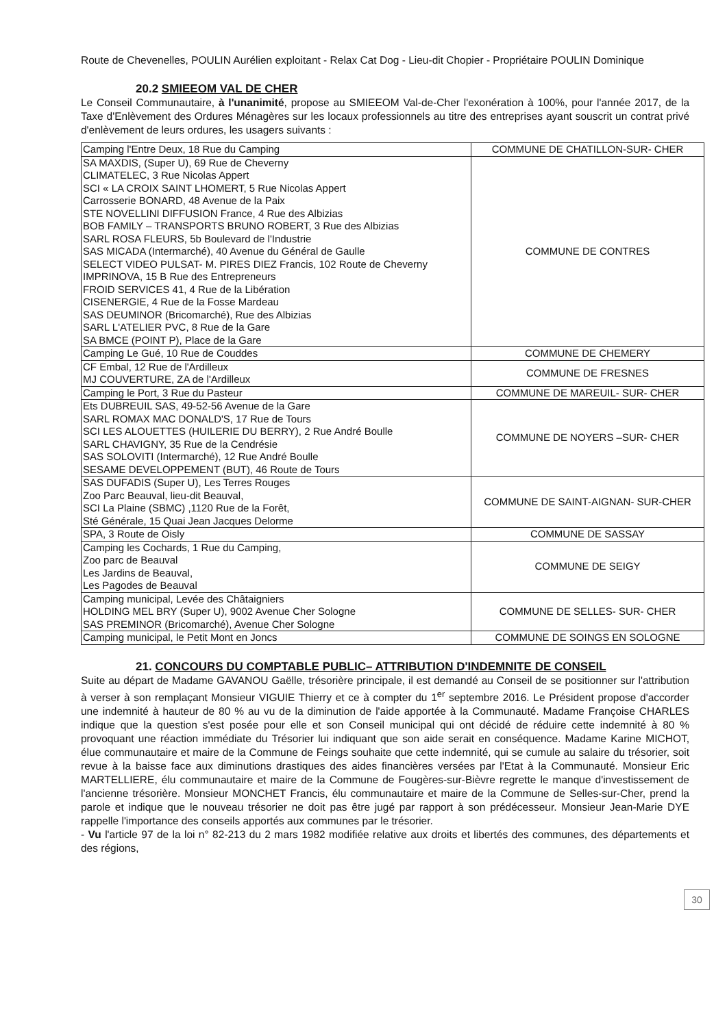Route de Chevenelles, POULIN Aurélien exploitant - Relax Cat Dog - Lieu-dit Chopier - Propriétaire POULIN Dominique
20.2 SMIEEOM VAL DE CHER
Le Conseil Communautaire, à l'unanimité, propose au SMIEEOM Val-de-Cher l'exonération à 100%, pour l'année 2017, de la Taxe d'Enlèvement des Ordures Ménagères sur les locaux professionnels au titre des entreprises ayant souscrit un contrat privé d'enlèvement de leurs ordures, les usagers suivants :
| Camping l'Entre Deux, 18 Rue du Camping | COMMUNE DE CHATILLON-SUR- CHER |
| SA MAXDIS, (Super U), 69 Rue de Cheverny CLIMATELEC, 3 Rue Nicolas Appert SCI « LA CROIX SAINT LHOMERT, 5 Rue Nicolas Appert Carrosserie BONARD, 48 Avenue de la Paix STE NOVELLINI DIFFUSION France, 4 Rue des Albizias BOB FAMILY – TRANSPORTS BRUNO ROBERT, 3 Rue des Albizias SARL ROSA FLEURS, 5b Boulevard de l'Industrie SAS MICADA (Intermarché), 40 Avenue du Général de Gaulle SELECT VIDEO PULSAT- M. PIRES DIEZ Francis, 102 Route de Cheverny IMPRINOVA, 15 B Rue des Entrepreneurs FROID SERVICES 41, 4 Rue de la Libération CISENERGIE, 4 Rue de la Fosse Mardeau SAS DEUMINOR (Bricomarché), Rue des Albizias SARL L'ATELIER PVC, 8 Rue de la Gare SA BMCE (POINT P), Place de la Gare | COMMUNE DE CONTRES |
| Camping Le Gué, 10 Rue de Couddes | COMMUNE DE CHEMERY |
| CF Embal, 12 Rue de l'Ardilleux MJ COUVERTURE, ZA de l'Ardilleux | COMMUNE DE FRESNES |
| Camping le Port, 3 Rue du Pasteur | COMMUNE DE MAREUIL- SUR- CHER |
| Ets DUBREUIL SAS, 49-52-56 Avenue de la Gare SARL ROMAX MAC DONALD'S, 17 Rue de Tours SCI LES ALOUETTES (HUILERIE DU BERRY), 2 Rue André Boulle SARL CHAVIGNY, 35 Rue de la Cendrésie SAS SOLOVITI (Intermarché), 12 Rue André Boulle SESAME DEVELOPPEMENT (BUT), 46 Route de Tours | COMMUNE DE NOYERS –SUR- CHER |
| SAS DUFADIS (Super U), Les Terres Rouges Zoo Parc Beauval, lieu-dit Beauval, SCI La Plaine (SBMC) ,1120 Rue de la Forêt, Sté Générale, 15 Quai Jean Jacques Delorme | COMMUNE DE SAINT-AIGNAN- SUR-CHER |
| SPA, 3 Route de Oisly | COMMUNE DE SASSAY |
| Camping les Cochards, 1 Rue du Camping, Zoo parc de Beauval Les Jardins de Beauval, Les Pagodes de Beauval | COMMUNE DE SEIGY |
| Camping municipal, Levée des Châtaigniers HOLDING MEL BRY (Super U), 9002 Avenue Cher Sologne SAS PREMINOR (Bricomarché), Avenue Cher Sologne | COMMUNE DE SELLES- SUR- CHER |
| Camping municipal, le Petit Mont en Joncs | COMMUNE DE SOINGS EN SOLOGNE |
21. CONCOURS DU COMPTABLE PUBLIC– ATTRIBUTION D'INDEMNITE DE CONSEIL
Suite au départ de Madame GAVANOU Gaëlle, trésorière principale, il est demandé au Conseil de se positionner sur l'attribution à verser à son remplaçant Monsieur VIGUIE Thierry et ce à compter du 1<sup>er</sup> septembre 2016. Le Président propose d'accorder une indemnité à hauteur de 80 % au vu de la diminution de l'aide apportée à la Communauté. Madame Françoise CHARLES indique que la question s'est posée pour elle et son Conseil municipal qui ont décidé de réduire cette indemnité à 80 % provoquant une réaction immédiate du Trésorier lui indiquant que son aide serait en conséquence. Madame Karine MICHOT, élue communautaire et maire de la Commune de Feings souhaite que cette indemnité, qui se cumule au salaire du trésorier, soit revue à la baisse face aux diminutions drastiques des aides financières versées par l'Etat à la Communauté. Monsieur Eric MARTELLIERE, élu communautaire et maire de la Commune de Fougères-sur-Bièvre regrette le manque d'investissement de l'ancienne trésorière. Monsieur MONCHET Francis, élu communautaire et maire de la Commune de Selles-sur-Cher, prend la parole et indique que le nouveau trésorier ne doit pas être jugé par rapport à son prédécesseur. Monsieur Jean-Marie DYE rappelle l'importance des conseils apportés aux communes par le trésorier.
- Vu l'article 97 de la loi n° 82-213 du 2 mars 1982 modifiée relative aux droits et libertés des communes, des départements et des régions,
30